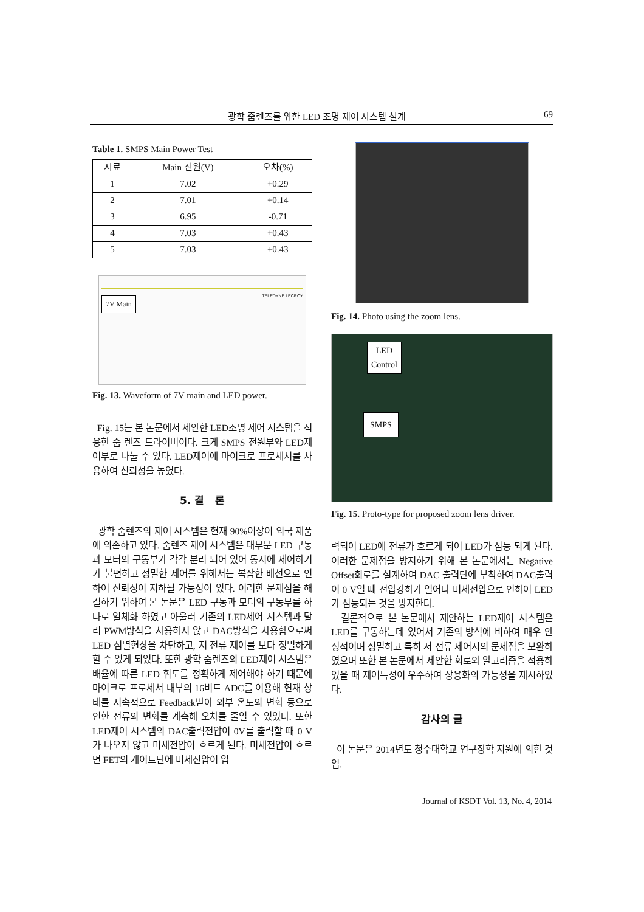광학 줌렌즈를 위한 LED 조명 제어 시스템 설계 69
Table 1. SMPS Main Power Test
| 시료 | Main 전원(V) | 오차(%) |
| --- | --- | --- |
| 1 | 7.02 | +0.29 |
| 2 | 7.01 | +0.14 |
| 3 | 6.95 | -0.71 |
| 4 | 7.03 | +0.43 |
| 5 | 7.03 | +0.43 |
7V Main
TELEDYNE LECROY
Fig. 13. Waveform of 7V main and LED power.
Fig. 15는 본 논문에서 제안한 LED조명 제어 시스템을 적용한 줌 렌즈 드라이버이다. 크게 SMPS 전원부와 LED제어부로 나눌 수 있다. LED제어에 마이크로 프로세서를 사용하여 신뢰성을 높였다.
5. 결 론
광학 줌렌즈의 제어 시스템은 현재 90%이상이 외국 제품에 의존하고 있다. 줌렌즈 제어 시스템은 대부분 LED 구동과 모터의 구동부가 각각 분리 되어 있어 동시에 제어하기가 불편하고 정밀한 제어를 위해서는 복잡한 배선으로 인하여 신뢰성이 저하될 가능성이 있다. 이러한 문제점을 해결하기 위하여 본 논문은 LED 구동과 모터의 구동부를 하나로 일체화 하였고 아울러 기존의 LED제어 시스템과 달리 PWM방식을 사용하지 않고 DAC방식을 사용함으로써 LED 점멸현상을 차단하고, 저 전류 제어를 보다 정밀하게 할 수 있게 되었다. 또한 광학 줌렌즈의 LED제어 시스템은 배율에 따른 LED 휘도를 정확하게 제어해야 하기 때문에 마이크로 프로세서 내부의 16비트 ADC를 이용해 현재 상태를 지속적으로 Feedback받아 외부 온도의 변화 등으로 인한 전류의 변화를 계측해 오차를 줄일 수 있었다. 또한 LED제어 시스템의 DAC출력전압이 0V를 출력할 때 0 V가 나오지 않고 미세전압이 흐르게 된다. 미세전압이 흐르면 FET의 게이트단에 미세전압이 입
Fig. 14. Photo using the zoom lens.
LED
Control
SMPS
Fig. 15. Proto-type for proposed zoom lens driver.
력되어 LED에 전류가 흐르게 되어 LED가 점등 되게 된다. 이러한 문제점을 방지하기 위해 본 논문에서는 Negative Offset회로를 설계하여 DAC 출력단에 부착하여 DAC출력이 0 V일 때 전압강하가 일어나 미세전압으로 인하여 LED가 점등되는 것을 방지한다.
결론적으로 본 논문에서 제안하는 LED제어 시스템은 LED를 구동하는데 있어서 기존의 방식에 비하여 매우 안정적이며 정밀하고 특히 저 전류 제어시의 문제점을 보완하였으며 또한 본 논문에서 제안한 회로와 알고리즘을 적용하였을 때 제어특성이 우수하여 상용화의 가능성을 제시하였다.
감사의 글
이 논문은 2014년도 청주대학교 연구장학 지원에 의한 것임.
Journal of KSDT Vol. 13, No. 4, 2014